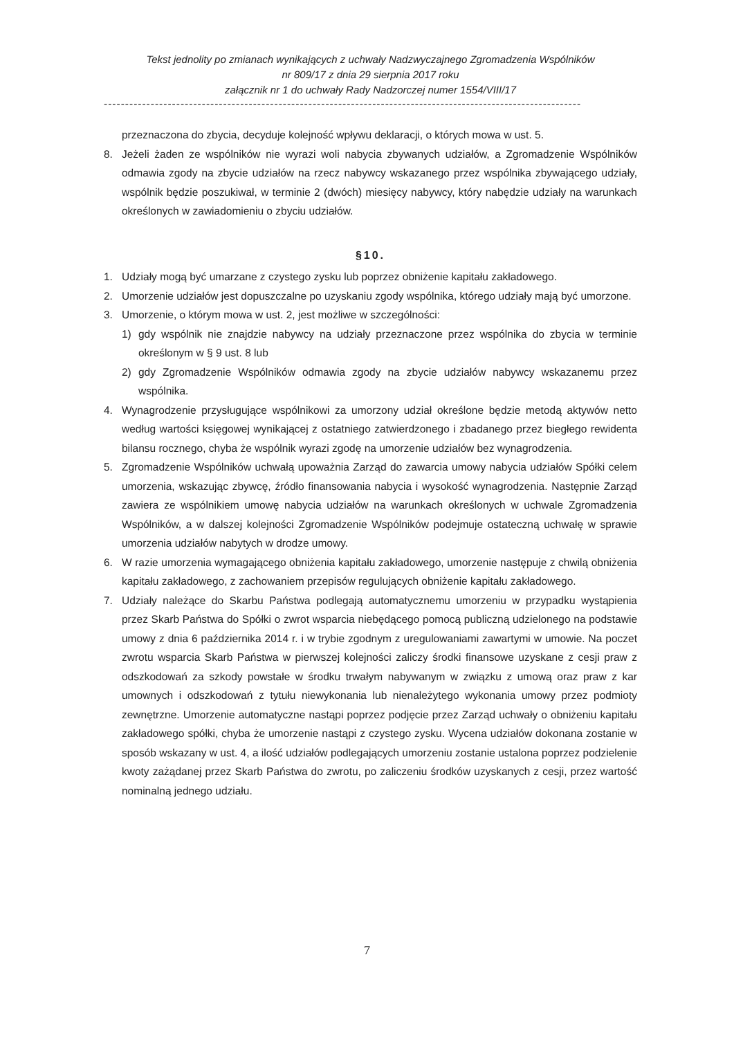Tekst jednolity po zmianach wynikających z uchwały Nadzwyczajnego Zgromadzenia Wspólników
nr 809/17 z dnia 29 sierpnia 2017 roku
załącznik nr 1 do uchwały Rady Nadzorczej numer 1554/VIII/17
----------------------------------------------------------------------------------------------------------------
przeznaczona do zbycia, decyduje kolejność wpływu deklaracji, o których mowa w ust. 5.
8. Jeżeli żaden ze wspólników nie wyrazi woli nabycia zbywanych udziałów, a Zgromadzenie Wspólników odmawia zgody na zbycie udziałów na rzecz nabywcy wskazanego przez wspólnika zbywającego udziały, wspólnik będzie poszukiwał, w terminie 2 (dwóch) miesięcy nabywcy, który nabędzie udziały na warunkach określonych w zawiadomieniu o zbyciu udziałów.
§10.
1. Udziały mogą być umarzane z czystego zysku lub poprzez obniżenie kapitału zakładowego.
2. Umorzenie udziałów jest dopuszczalne po uzyskaniu zgody wspólnika, którego udziały mają być umorzone.
3. Umorzenie, o którym mowa w ust. 2, jest możliwe w szczególności:
1) gdy wspólnik nie znajdzie nabywcy na udziały przeznaczone przez wspólnika do zbycia w terminie określonym w § 9 ust. 8 lub
2) gdy Zgromadzenie Wspólników odmawia zgody na zbycie udziałów nabywcy wskazanemu przez wspólnika.
4. Wynagrodzenie przysługujące wspólnikowi za umorzony udział określone będzie metodą aktywów netto według wartości księgowej wynikającej z ostatniego zatwierdzonego i zbadanego przez biegłego rewidenta bilansu rocznego, chyba że wspólnik wyrazi zgodę na umorzenie udziałów bez wynagrodzenia.
5. Zgromadzenie Wspólników uchwałą upoważnia Zarząd do zawarcia umowy nabycia udziałów Spółki celem umorzenia, wskazując zbywcę, źródło finansowania nabycia i wysokość wynagrodzenia. Następnie Zarząd zawiera ze wspólnikiem umowę nabycia udziałów na warunkach określonych w uchwale Zgromadzenia Wspólników, a w dalszej kolejności Zgromadzenie Wspólników podejmuje ostateczną uchwałę w sprawie umorzenia udziałów nabytych w drodze umowy.
6. W razie umorzenia wymagającego obniżenia kapitału zakładowego, umorzenie następuje z chwilą obniżenia kapitału zakładowego, z zachowaniem przepisów regulujących obniżenie kapitału zakładowego.
7. Udziały należące do Skarbu Państwa podlegają automatycznemu umorzeniu w przypadku wystąpienia przez Skarb Państwa do Spółki o zwrot wsparcia niebędącego pomocą publiczną udzielonego na podstawie umowy z dnia 6 października 2014 r. i w trybie zgodnym z uregulowaniami zawartymi w umowie. Na poczet zwrotu wsparcia Skarb Państwa w pierwszej kolejności zaliczy środki finansowe uzyskane z cesji praw z odszkodowań za szkody powstałe w środku trwałym nabywanym w związku z umową oraz praw z kar umownych i odszkodowań z tytułu niewykonania lub nienależytego wykonania umowy przez podmioty zewnętrzne. Umorzenie automatyczne nastąpi poprzez podjęcie przez Zarząd uchwały o obniżeniu kapitału zakładowego spółki, chyba że umorzenie nastąpi z czystego zysku. Wycena udziałów dokonana zostanie w sposób wskazany w ust. 4, a ilość udziałów podlegających umorzeniu zostanie ustalona poprzez podzielenie kwoty zażądanej przez Skarb Państwa do zwrotu, po zaliczeniu środków uzyskanych z cesji, przez wartość nominalną jednego udziału.
7